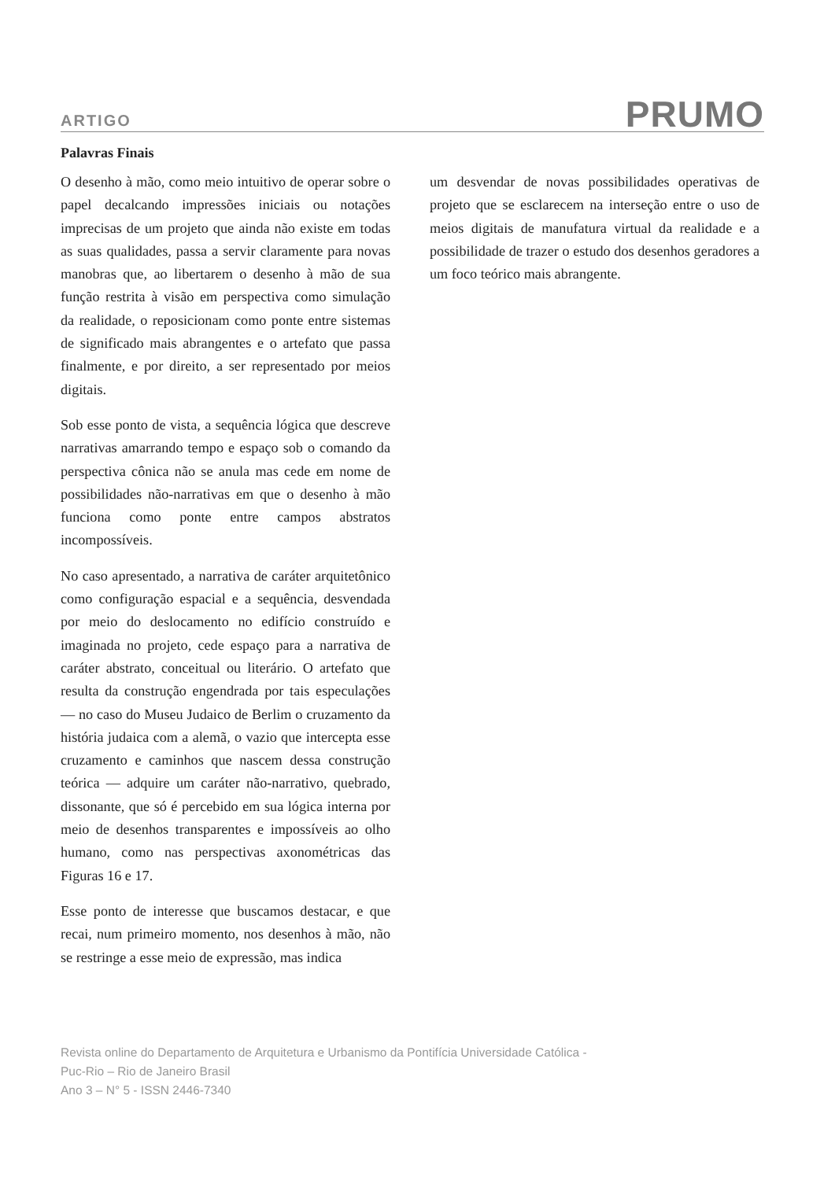ARTIGO PRUMO
Palavras Finais
O desenho à mão, como meio intuitivo de operar sobre o papel decalcando impressões iniciais ou notações imprecisas de um projeto que ainda não existe em todas as suas qualidades, passa a servir claramente para novas manobras que, ao libertarem o desenho à mão de sua função restrita à visão em perspectiva como simulação da realidade, o reposicionam como ponte entre sistemas de significado mais abrangentes e o artefato que passa finalmente, e por direito, a ser representado por meios digitais.
Sob esse ponto de vista, a sequência lógica que descreve narrativas amarrando tempo e espaço sob o comando da perspectiva cônica não se anula mas cede em nome de possibilidades não-narrativas em que o desenho à mão funciona como ponte entre campos abstratos incompossíveis.
No caso apresentado, a narrativa de caráter arquitetônico como configuração espacial e a sequência, desvendada por meio do deslocamento no edifício construído e imaginada no projeto, cede espaço para a narrativa de caráter abstrato, conceitual ou literário. O artefato que resulta da construção engendrada por tais especulações — no caso do Museu Judaico de Berlim o cruzamento da história judaica com a alemã, o vazio que intercepta esse cruzamento e caminhos que nascem dessa construção teórica — adquire um caráter não-narrativo, quebrado, dissonante, que só é percebido em sua lógica interna por meio de desenhos transparentes e impossíveis ao olho humano, como nas perspectivas axonométricas das Figuras 16 e 17.
Esse ponto de interesse que buscamos destacar, e que recai, num primeiro momento, nos desenhos à mão, não se restringe a esse meio de expressão, mas indica
um desvendar de novas possibilidades operativas de projeto que se esclarecem na interseção entre o uso de meios digitais de manufatura virtual da realidade e a possibilidade de trazer o estudo dos desenhos geradores a um foco teórico mais abrangente.
Revista online do Departamento de Arquitetura e Urbanismo da Pontifícia Universidade Católica -
Puc-Rio – Rio de Janeiro Brasil
Ano 3 – N° 5 - ISSN 2446-7340